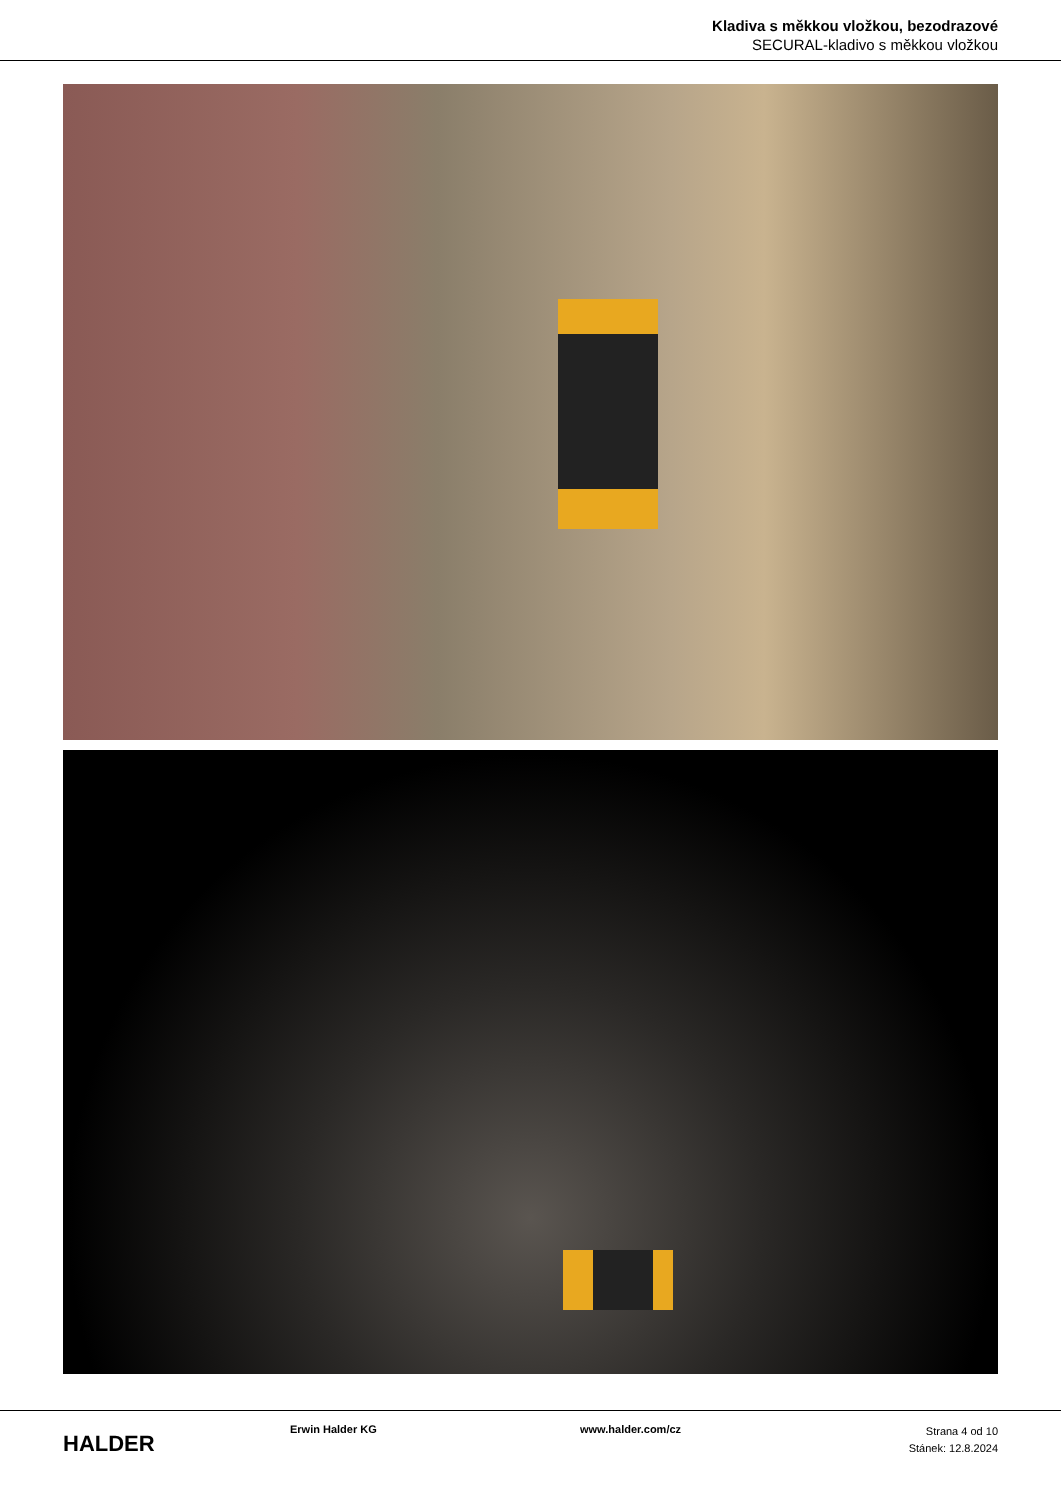Kladiva s měkkou vložkou, bezodrazové
SECURAL-kladivo s měkkou vložkou
HALDER
Erwin Halder KG www.halder.com/cz
Strana 4 od 10
Stánek: 12.8.2024